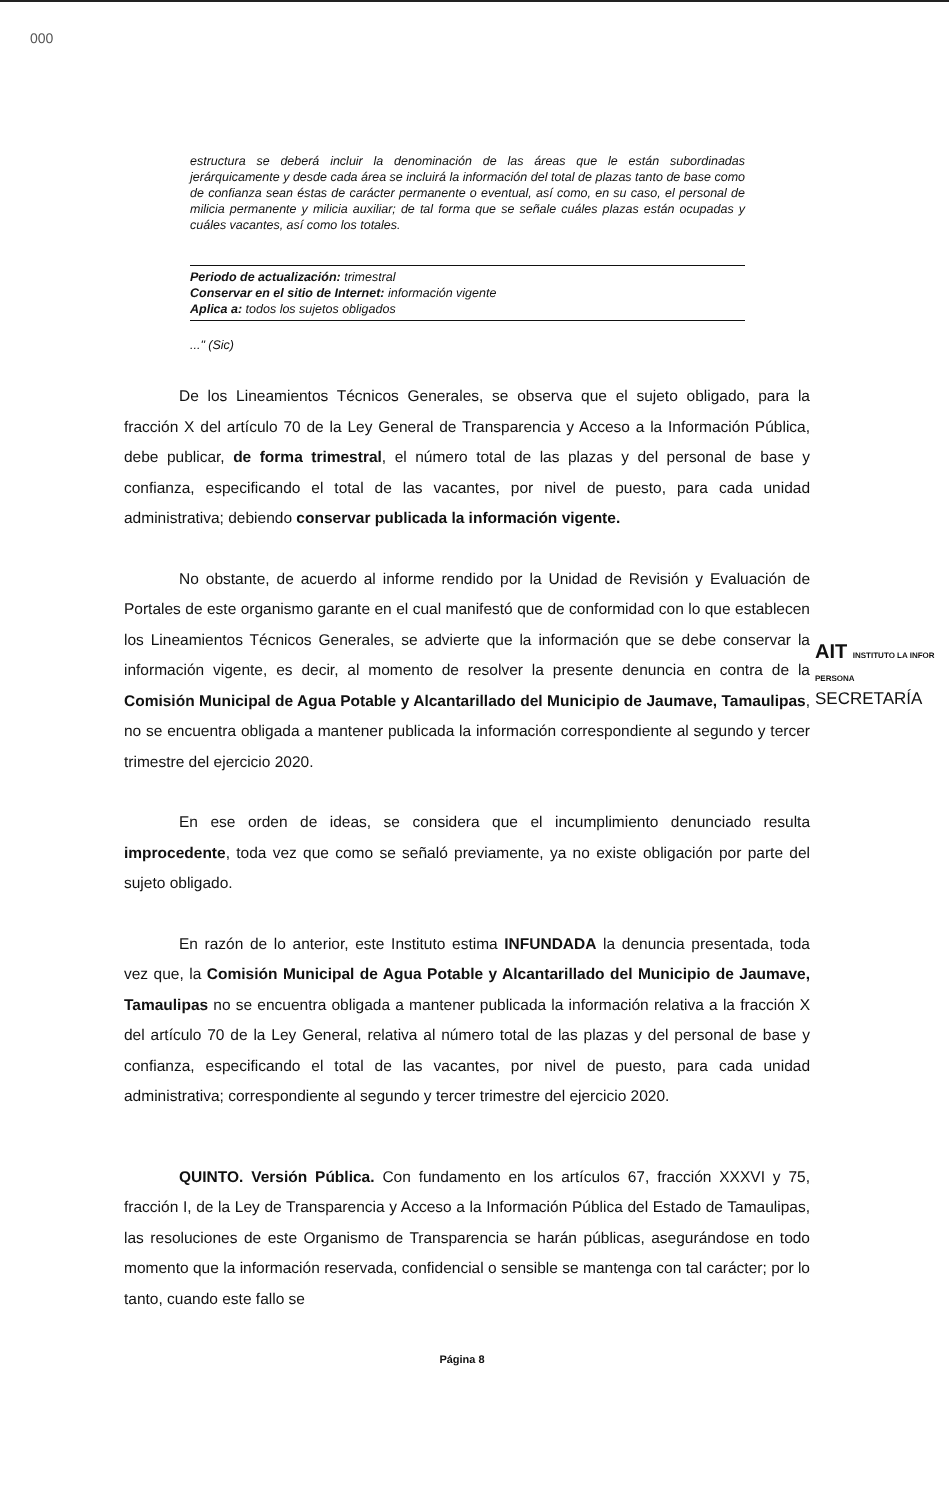000
estructura se deberá incluir la denominación de las áreas que le están subordinadas jerárquicamente y desde cada área se incluirá la información del total de plazas tanto de base como de confianza sean éstas de carácter permanente o eventual, así como, en su caso, el personal de milicia permanente y milicia auxiliar; de tal forma que se señale cuáles plazas están ocupadas y cuáles vacantes, así como los totales.
Periodo de actualización: trimestral
Conservar en el sitio de Internet: información vigente
Aplica a: todos los sujetos obligados
..." (Sic)
De los Lineamientos Técnicos Generales, se observa que el sujeto obligado, para la fracción X del artículo 70 de la Ley General de Transparencia y Acceso a la Información Pública, debe publicar, de forma trimestral, el número total de las plazas y del personal de base y confianza, especificando el total de las vacantes, por nivel de puesto, para cada unidad administrativa; debiendo conservar publicada la información vigente.
No obstante, de acuerdo al informe rendido por la Unidad de Revisión y Evaluación de Portales de este organismo garante en el cual manifestó que de conformidad con lo que establecen los Lineamientos Técnicos Generales, se advierte que la información que se debe conservar la información vigente, es decir, al momento de resolver la presente denuncia en contra de la Comisión Municipal de Agua Potable y Alcantarillado del Municipio de Jaumave, Tamaulipas, no se encuentra obligada a mantener publicada la información correspondiente al segundo y tercer trimestre del ejercicio 2020.
En ese orden de ideas, se considera que el incumplimiento denunciado resulta improcedente, toda vez que como se señaló previamente, ya no existe obligación por parte del sujeto obligado.
En razón de lo anterior, este Instituto estima INFUNDADA la denuncia presentada, toda vez que, la Comisión Municipal de Agua Potable y Alcantarillado del Municipio de Jaumave, Tamaulipas no se encuentra obligada a mantener publicada la información relativa a la fracción X del artículo 70 de la Ley General, relativa al número total de las plazas y del personal de base y confianza, especificando el total de las vacantes, por nivel de puesto, para cada unidad administrativa; correspondiente al segundo y tercer trimestre del ejercicio 2020.
QUINTO. Versión Pública. Con fundamento en los artículos 67, fracción XXXVI y 75, fracción I, de la Ley de Transparencia y Acceso a la Información Pública del Estado de Tamaulipas, las resoluciones de este Organismo de Transparencia se harán públicas, asegurándose en todo momento que la información reservada, confidencial o sensible se mantenga con tal carácter; por lo tanto, cuando este fallo se
Página 8
AIT INSTITUTO LA INFOR PERSONA
SECRETARÍA